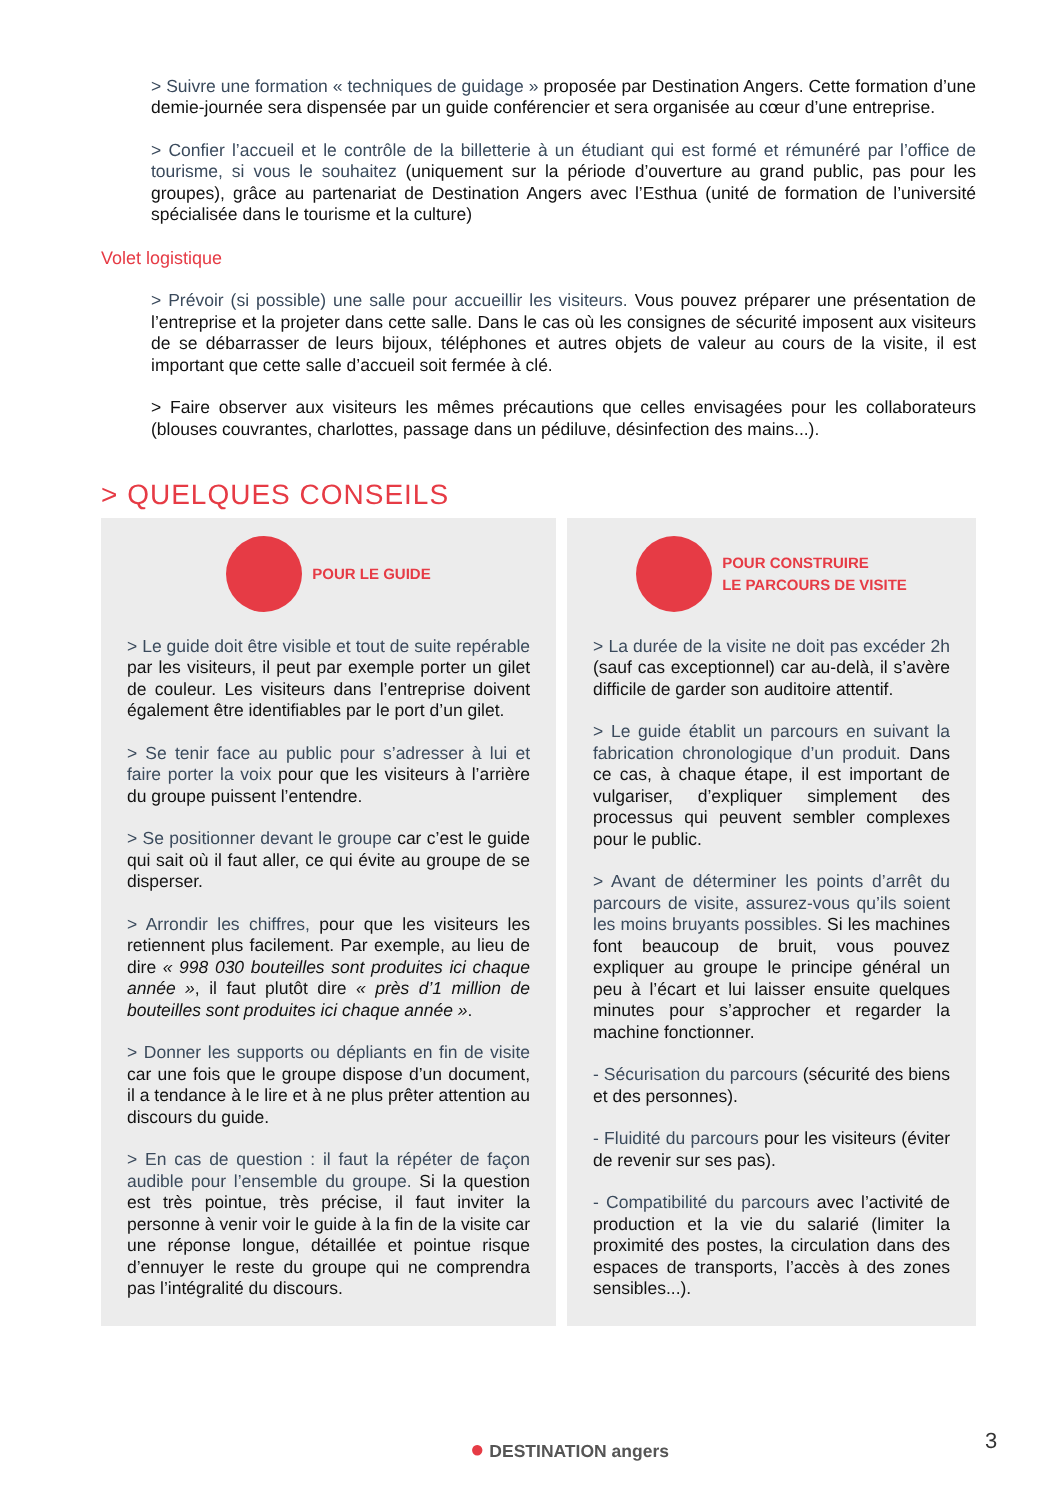> Suivre une formation « techniques de guidage » proposée par Destination Angers. Cette formation d’une demie-journée sera dispensée par un guide conférencier et sera organisée au cœur d’une entreprise.
> Confier l’accueil et le contrôle de la billetterie à un étudiant qui est formé et rémunéré par l’office de tourisme, si vous le souhaitez (uniquement sur la période d’ouverture au grand public, pas pour les groupes), grâce au partenariat de Destination Angers avec l’Esthua (unité de formation de l’université spécialisée dans le tourisme et la culture)
Volet logistique
> Prévoir (si possible) une salle pour accueillir les visiteurs. Vous pouvez préparer une présentation de l’entreprise et la projeter dans cette salle. Dans le cas où les consignes de sécurité imposent aux visiteurs de se débarrasser de leurs bijoux, téléphones et autres objets de valeur au cours de la visite, il est important que cette salle d’accueil soit fermée à clé.
> Faire observer aux visiteurs les mêmes précautions que celles envisagées pour les collaborateurs (blouses couvrantes, charlottes, passage dans un pédiluve, désinfection des mains...).
> QUELQUES CONSEILS
POUR LE GUIDE
> Le guide doit être visible et tout de suite repérable par les visiteurs, il peut par exemple porter un gilet de couleur. Les visiteurs dans l’entreprise doivent également être identifiables par le port d’un gilet.
> Se tenir face au public pour s’adresser à lui et faire porter la voix pour que les visiteurs à l’arrière du groupe puissent l’entendre.
> Se positionner devant le groupe car c’est le guide qui sait où il faut aller, ce qui évite au groupe de se disperser.
> Arrondir les chiffres, pour que les visiteurs les retiennent plus facilement. Par exemple, au lieu de dire « 998 030 bouteilles sont produites ici chaque année », il faut plutôt dire « près d’1 million de bouteilles sont produites ici chaque année ».
> Donner les supports ou dépliants en fin de visite car une fois que le groupe dispose d’un document, il a tendance à le lire et à ne plus prêter attention au discours du guide.
> En cas de question : il faut la répéter de façon audible pour l’ensemble du groupe. Si la question est très pointue, très précise, il faut inviter la personne à venir voir le guide à la fin de la visite car une réponse longue, détaillée et pointue risque d’ennuyer le reste du groupe qui ne comprendra pas l’intégralité du discours.
POUR CONSTRUIRE
LE PARCOURS DE VISITE
> La durée de la visite ne doit pas excéder 2h (sauf cas exceptionnel) car au-delà, il s’avère difficile de garder son auditoire attentif.
> Le guide établit un parcours en suivant la fabrication chronologique d’un produit. Dans ce cas, à chaque étape, il est important de vulgariser, d’expliquer simplement des processus qui peuvent sembler complexes pour le public.
> Avant de déterminer les points d’arrêt du parcours de visite, assurez-vous qu’ils soient les moins bruyants possibles. Si les machines font beaucoup de bruit, vous pouvez expliquer au groupe le principe général un peu à l’écart et lui laisser ensuite quelques minutes pour s’approcher et regarder la machine fonctionner.
- Sécurisation du parcours (sécurité des biens et des personnes).
- Fluidité du parcours pour les visiteurs (éviter de revenir sur ses pas).
- Compatibilité du parcours avec l’activité de production et la vie du salarié (limiter la proximité des postes, la circulation dans des espaces de transports, l’accès à des zones sensibles...).
● DESTINATION angers 3